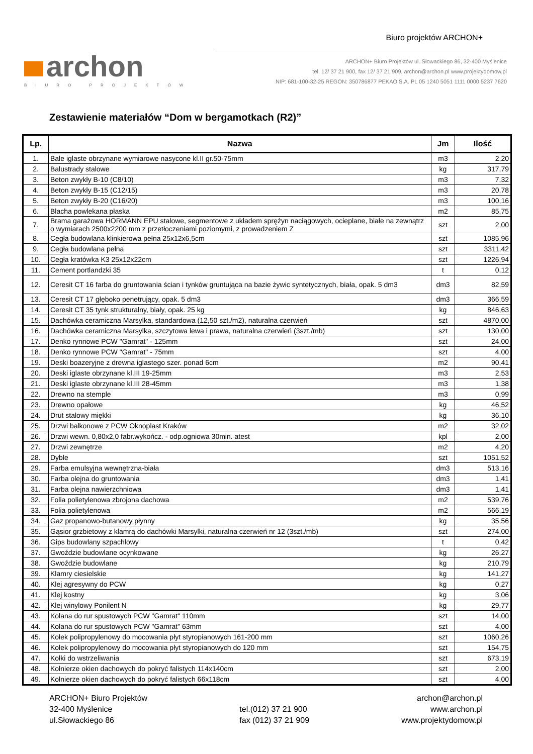Biuro projektów ARCHON+
archon
BIURO PROJEKTÓW
ARCHON+ Biuro Projektów ul. Słowackiego 86, 32-400 Myślenice
tel. 12/ 37 21 900, fax 12/ 37 21 909, archon@archon.pl www.projektydomow.pl
NIP: 681-100-32-25 REGON: 350786877 PEKAO S.A. PL 05 1240 5051 1111 0000 5237 7620
Zestawienie materiałów “Dom w bergamotkach (R2)”
| Lp. | Nazwa | Jm | Ilość |
| --- | --- | --- | --- |
| 1. | Bale iglaste obrzynane wymiarowe nasycone kl.II gr.50-75mm | m3 | 2,20 |
| 2. | Balustrady stalowe | kg | 317,79 |
| 3. | Beton zwykły B-10 (C8/10) | m3 | 7,32 |
| 4. | Beton zwykły B-15 (C12/15) | m3 | 20,78 |
| 5. | Beton zwykły B-20 (C16/20) | m3 | 100,16 |
| 6. | Blacha powlekana płaska | m2 | 85,75 |
| 7. | Brama garażowa HORMANN EPU stalowe, segmentowe z układem sprężyn naciągowych, ocieplane, białe na zewnątrz o wymiarach 2500x2200 mm z przetłoczeniami poziomymi, z prowadzeniem Z | szt | 2,00 |
| 8. | Cegła budowlana klinkierowa pełna 25x12x6,5cm | szt | 1085,96 |
| 9. | Cegła budowlana pełna | szt | 3311,42 |
| 10. | Cegła kratówka K3 25x12x22cm | szt | 1226,94 |
| 11. | Cement portlandzki 35 | t | 0,12 |
| 12. | Ceresit CT 16 farba do gruntowania ścian i tynków gruntująca na bazie żywic syntetycznych, biała, opak. 5 dm3 | dm3 | 82,59 |
| 13. | Ceresit CT 17 głęboko penetrujący, opak. 5 dm3 | dm3 | 366,59 |
| 14. | Ceresit CT 35 tynk strukturalny, biały, opak. 25 kg | kg | 846,63 |
| 15. | Dachówka ceramiczna Marsylka, standardowa (12,50 szt./m2), naturalna czerwień | szt | 4870,00 |
| 16. | Dachówka ceramiczna Marsylka, szczytowa lewa i prawa, naturalna czerwień (3szt./mb) | szt | 130,00 |
| 17. | Denko rynnowe PCW "Gamrat" - 125mm | szt | 24,00 |
| 18. | Denko rynnowe PCW "Gamrat" - 75mm | szt | 4,00 |
| 19. | Deski boazeryjne z drewna iglastego szer. ponad 6cm | m2 | 90,41 |
| 20. | Deski iglaste obrzynane kl.III 19-25mm | m3 | 2,53 |
| 21. | Deski iglaste obrzynane kl.III 28-45mm | m3 | 1,38 |
| 22. | Drewno na stemple | m3 | 0,99 |
| 23. | Drewno opałowe | kg | 46,52 |
| 24. | Drut stalowy miękki | kg | 36,10 |
| 25. | Drzwi balkonowe z PCW Oknoplast Kraków | m2 | 32,02 |
| 26. | Drzwi wewn. 0,80x2,0 fabr.wykończ. - odp.ogniowa 30min. atest | kpl | 2,00 |
| 27. | Drzwi zewnętrze | m2 | 4,20 |
| 28. | Dyble | szt | 1051,52 |
| 29. | Farba emulsyjna wewnętrzna-biała | dm3 | 513,16 |
| 30. | Farba olejna do gruntowania | dm3 | 1,41 |
| 31. | Farba olejna nawierzchniowa | dm3 | 1,41 |
| 32. | Folia polietylenowa zbrojona dachowa | m2 | 539,76 |
| 33. | Folia polietylenowa | m2 | 566,19 |
| 34. | Gaz propanowo-butanowy płynny | kg | 35,56 |
| 35. | Gąsior grzbietowy z klamrą do dachówki Marsylki, naturalna czerwień nr 12 (3szt./mb) | szt | 274,00 |
| 36. | Gips budowlany szpachlowy | t | 0,42 |
| 37. | Gwoździe budowlane ocynkowane | kg | 26,27 |
| 38. | Gwoździe budowlane | kg | 210,79 |
| 39. | Klamry ciesielskie | kg | 141,27 |
| 40. | Klej agresywny do PCW | kg | 0,27 |
| 41. | Klej kostny | kg | 3,06 |
| 42. | Klej winylowy Ponilent N | kg | 29,77 |
| 43. | Kolana do rur spustowych PCW "Gamrat" 110mm | szt | 14,00 |
| 44. | Kolana do rur spustowych PCW "Gamrat" 63mm | szt | 4,00 |
| 45. | Kołek polipropylenowy do mocowania płyt styropianowych 161-200 mm | szt | 1060,26 |
| 46. | Kołek polipropylenowy do mocowania płyt styropianowych do 120 mm | szt | 154,75 |
| 47. | Kołki do wstrzeliwania | szt | 673,19 |
| 48. | Kołnierze okien dachowych do pokryć falistych 114x140cm | szt | 2,00 |
| 49. | Kołnierze okien dachowych do pokryć falistych 66x118cm | szt | 4,00 |
ARCHON+ Biuro Projektów
32-400 Myślenice
ul.Słowackiego 86
tel.(012) 37 21 900
fax (012) 37 21 909
archon@archon.pl
www.archon.pl
www.projektydomow.pl